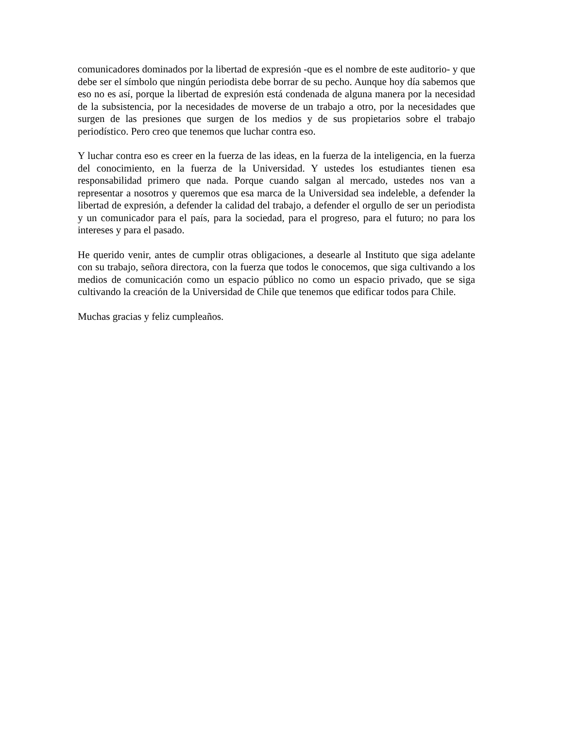comunicadores dominados por la libertad de expresión -que es el nombre de este auditorio- y que debe ser el símbolo que ningún periodista debe borrar de su pecho. Aunque hoy día sabemos que eso no es así, porque la libertad de expresión está condenada de alguna manera por la necesidad de la subsistencia, por la necesidades de moverse de un trabajo a otro, por la necesidades que surgen de las presiones que surgen de los medios y de sus propietarios sobre el trabajo periodístico. Pero creo que tenemos que luchar contra eso.
Y luchar contra eso es creer en la fuerza de las ideas, en la fuerza de la inteligencia, en la fuerza del conocimiento, en la fuerza de la Universidad. Y ustedes los estudiantes tienen esa responsabilidad primero que nada. Porque cuando salgan al mercado, ustedes nos van a representar a nosotros y queremos que esa marca de la Universidad sea indeleble, a defender la libertad de expresión, a defender la calidad del trabajo, a defender el orgullo de ser un periodista y un comunicador para el país, para la sociedad, para el progreso, para el futuro; no para los intereses y para el pasado.
He querido venir, antes de cumplir otras obligaciones, a desearle al Instituto que siga adelante con su trabajo, señora directora, con la fuerza que todos le conocemos, que siga cultivando a los medios de comunicación como un espacio público no como un espacio privado, que se siga cultivando la creación de la Universidad de Chile que tenemos que edificar todos para Chile.
Muchas gracias y feliz cumpleaños.